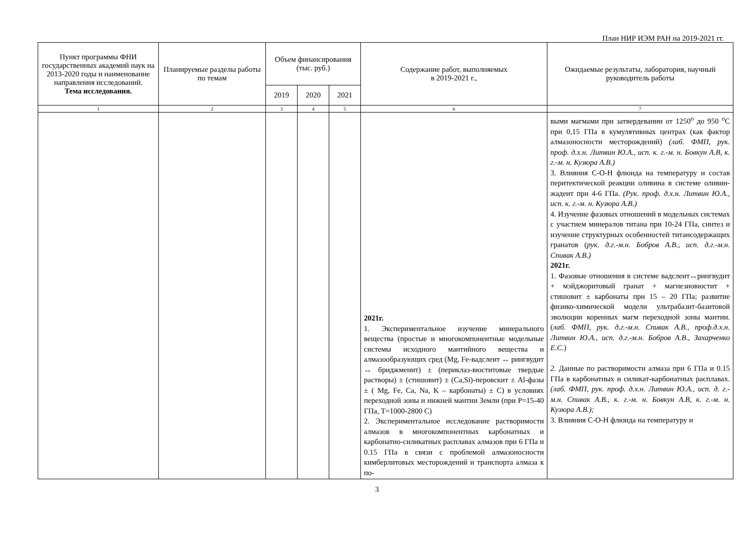План НИР ИЭМ РАН на 2019-2021 гг.
| Пункт программы ФНИ государственных академий наук на 2013-2020 годы и наименование направления исследований. Тема исследования. | Планируемые разделы работы по темам | Объем финансирования (тыс. руб.) | | | Содержание работ, выполняемых в 2019-2021 г., | Ожидаемые результаты, лаборатория, научный руководитель работы |
| --- | --- | --- | --- | --- | --- | --- |
| | | 2019 | 2020 | 2021 | | |
| 1 | 2 | 3 | 4 | 5 | 6 | 7 |
| | | | | | 2021г. 1. Экспериментальное изучение минерального вещества (простые и многокомпонентные модельные системы исходного мантийного вещества и алмазообразующих сред (Mg, Fe-вадслеит ↔ рингвудит ↔ бриджменит) ± (периклаз-вюститовые твердые растворы) ± (стишовит) ± (Ca,Si)-перовскит ± Al-фазы ± ( Mg, Fe, Ca, Na, K – карбонаты) ± C) в условиях переходной зоны и нижней мантии Земли (при P=15-40 ГПа, T=1000-2800 С) 2. Экспериментальное исследование растворимости алмазов в многокомпонентных карбонатных и карбонатно-силикатных расплавах алмазов при 6 ГПа и 0.15 ГПа в связи с проблемой алмазоносности кимберлитовых месторождений и транспорта алмаза к по- | выми магмами при затвердевании от 1250<sup>o</sup> до 950 <sup>o</sup>С при 0,15 ГПа в кумулятивных центрах (как фактор алмазоносности месторождений) (лаб. ФМП, рук. проф. д.х.н. Литвин Ю.А., исп. к. г.-м. н. Бовкун А.В, к. г.-м. н. Кузюра А.В.) 3. Влияния С-О-Н флюида на температуру и состав перитектической реакции оливина в системе оливин-жадеит при 4-6 ГПа. (Рук. проф. д.х.н. Литвин Ю.А., исп. к. г.-м. н. Кузюра А.В.) 4. Изучение фазовых отношений в модельных системах с участием минералов титана при 10-24 ГПа, синтез и изучение структурных особенностей титансодержащих гранатов ( рук. д.г.-м.н. Бобров А.В., исп. д.г.-м.н. Спивак А.В.) 2021г. 1. Фазовые отношения в системе вадслеит↔рингвудит + мэйджоритовый гранат + магнезиовюстит + стишовит ± карбонаты при 15 – 20 ГПа; развитие физико-химической модели ультрабазит-базитовой эволюции коренных магм переходной зоны мантии. ( лаб. ФМП, рук. д.г.-м.н. Спивак А.В., проф.д.х.н. Литвин Ю.А., исп. д.г.-м.н. Бобров А.В ., Захарченко Е.С. ) 2. Данные по растворимости алмаза при 6 ГПа и 0.15 ГПа в карбонатных и силикат-карбонатных расплавах. (лаб. ФМП, рук. проф. д.х.н. Литвин Ю.А., исп. д. г.-м.н. Спивак А.В., к. г.-м. н. Бовкун А.В, к. г.-м. н. Кузюра А.В.); 3. Влияния С-О-Н флюида на температуру и |
3